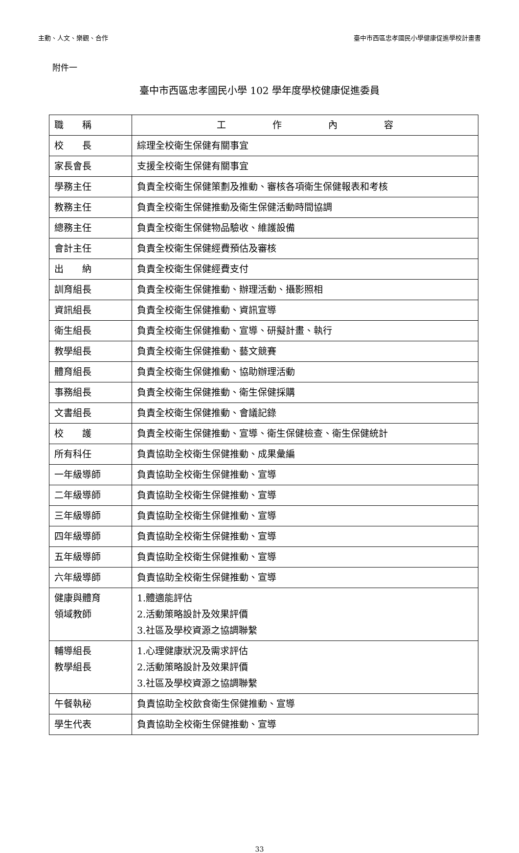主動、人文、樂觀、合作 臺中市西區忠孝國民小學健康促進學校計畫書
附件一
臺中市西區忠孝國民小學 102 學年度學校健康促進委員
| 職 稱 | 工 作 內 容 |
| --- | --- |
| 校 長 | 綜理全校衛生保健有關事宜 |
| 家長會長 | 支援全校衛生保健有關事宜 |
| 學務主任 | 負責全校衛生保健策劃及推動、審核各項衛生保健報表和考核 |
| 教務主任 | 負責全校衛生保健推動及衛生保健活動時間協調 |
| 總務主任 | 負責全校衛生保健物品驗收、維護設備 |
| 會計主任 | 負責全校衛生保健經費預估及審核 |
| 出 納 | 負責全校衛生保健經費支付 |
| 訓育組長 | 負責全校衛生保健推動、辦理活動、攝影照相 |
| 資訊組長 | 負責全校衛生保健推動、資訊宣導 |
| 衛生組長 | 負責全校衛生保健推動、宣導、研擬計畫、執行 |
| 教學組長 | 負責全校衛生保健推動、藝文競賽 |
| 體育組長 | 負責全校衛生保健推動、協助辦理活動 |
| 事務組長 | 負責全校衛生保健推動、衛生保健採購 |
| 文書組長 | 負責全校衛生保健推動、會議記錄 |
| 校 護 | 負責全校衛生保健推動、宣導、衛生保健檢查、衛生保健統計 |
| 所有科任 | 負責協助全校衛生保健推動、成果彙編 |
| 一年級導師 | 負責協助全校衛生保健推動、宣導 |
| 二年級導師 | 負責協助全校衛生保健推動、宣導 |
| 三年級導師 | 負責協助全校衛生保健推動、宣導 |
| 四年級導師 | 負責協助全校衛生保健推動、宣導 |
| 五年級導師 | 負責協助全校衛生保健推動、宣導 |
| 六年級導師 | 負責協助全校衛生保健推動、宣導 |
| 健康與體育 領域教師 | 1.體適能評估 2.活動策略設計及效果評價 3.社區及學校資源之協調聯繫 |
| 輔導組長 教學組長 | 1.心理健康狀況及需求評估 2.活動策略設計及效果評價 3.社區及學校資源之協調聯繫 |
| 午餐執秘 | 負責協助全校飲食衛生保健推動、宣導 |
| 學生代表 | 負責協助全校衛生保健推動、宣導 |
33